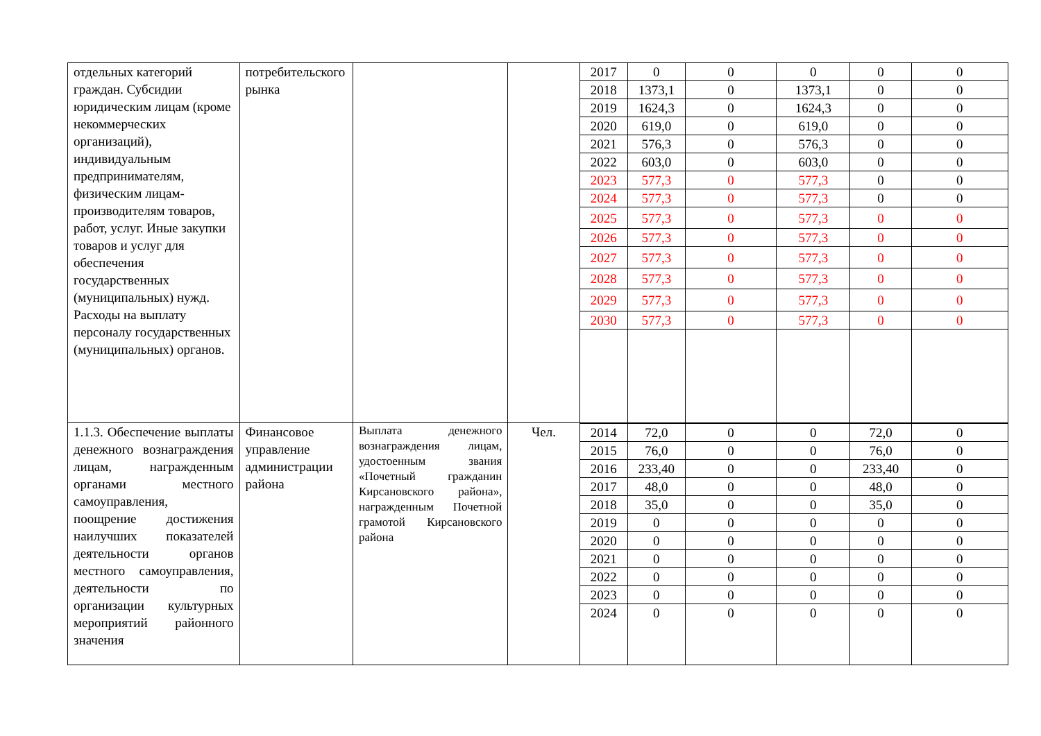| отдельных категорий граждан. Субсидии юридическим лицам (кроме некоммерческих организаций), индивидуальным предпринимателям, физическим лицам-производителям товаров, работ, услуг. Иные закупки товаров и услуг для обеспечения государственных (муниципальных) нужд. Расходы на выплату персоналу государственных (муниципальных) органов. | потребительского рынка | | | 2017 | 0 | 0 | 0 | 0 | 0 |
| | | | | 2018 | 1373,1 | 0 | 1373,1 | 0 | 0 |
| | | | | 2019 | 1624,3 | 0 | 1624,3 | 0 | 0 |
| | | | | 2020 | 619,0 | 0 | 619,0 | 0 | 0 |
| | | | | 2021 | 576,3 | 0 | 576,3 | 0 | 0 |
| | | | | 2022 | 603,0 | 0 | 603,0 | 0 | 0 |
| | | | | 2023 | 577,3 | 0 | 577,3 | 0 | 0 |
| | | | | 2024 | 577,3 | 0 | 577,3 | 0 | 0 |
| | | | | 2025 | 577,3 | 0 | 577,3 | 0 | 0 |
| | | | | 2026 | 577,3 | 0 | 577,3 | 0 | 0 |
| | | | | 2027 | 577,3 | 0 | 577,3 | 0 | 0 |
| | | | | 2028 | 577,3 | 0 | 577,3 | 0 | 0 |
| | | | | 2029 | 577,3 | 0 | 577,3 | 0 | 0 |
| | | | | 2030 | 577,3 | 0 | 577,3 | 0 | 0 |
| 1.1.3. Обеспечение выплаты денежного вознаграждения лицам, награжденным органами местного самоуправления, поощрение достижения наилучших показателей деятельности органов местного самоуправления, деятельности по организации культурных мероприятий районного значения | Финансовое управление администрации района | Выплата денежного вознаграждения лицам, удостоенным звания «Почетный гражданин Кирсановского района», награжденным Почетной грамотой Кирсановского района | Чел. | | | | | | |
| | | | | 2014 | 72,0 | 0 | 0 | 72,0 | 0 |
| | | | | 2015 | 76,0 | 0 | 0 | 76,0 | 0 |
| | | | | 2016 | 233,40 | 0 | 0 | 233,40 | 0 |
| | | | | 2017 | 48,0 | 0 | 0 | 48,0 | 0 |
| | | | | 2018 | 35,0 | 0 | 0 | 35,0 | 0 |
| | | | | 2019 | 0 | 0 | 0 | 0 | 0 |
| | | | | 2020 | 0 | 0 | 0 | 0 | 0 |
| | | | | 2021 | 0 | 0 | 0 | 0 | 0 |
| | | | | 2022 | 0 | 0 | 0 | 0 | 0 |
| | | | | 2023 | 0 | 0 | 0 | 0 | 0 |
| | | | | 2024 | 0 | 0 | 0 | 0 | 0 |